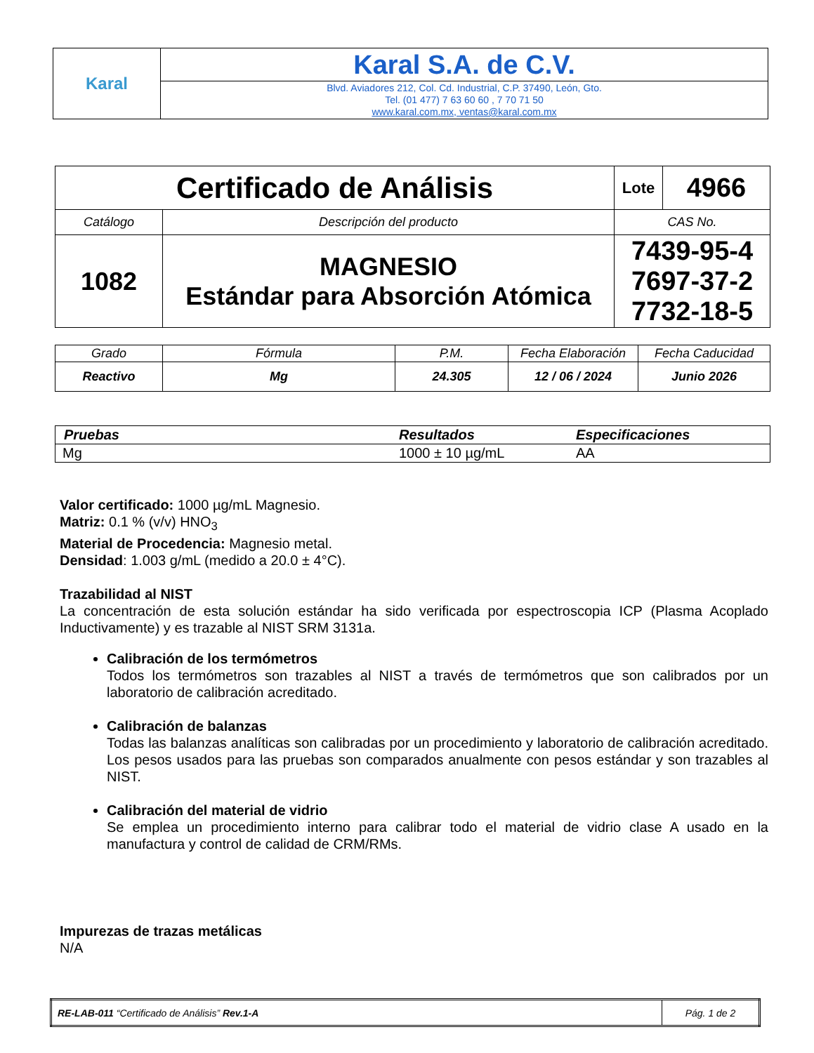| Karal | Karal S.A. de C.V. |
| | Blvd. Aviadores 212, Col. Cd. Industrial, C.P. 37490, León, Gto. Tel. (01 477) 7 63 60 60 , 7 70 71 50 www.karal.com.mx, ventas@karal.com.mx |
| Certificado de Análisis | | Lote | 4966 |
| Catálogo | Descripción del producto | CAS No. | |
| 1082 | MAGNESIO Estándar para Absorción Atómica | 7439-95-4 7697-37-2 7732-18-5 | |
| Grado | Fórmula | P.M. | Fecha Elaboración | Fecha Caducidad |
| Reactivo | Mg | 24.305 | 12 / 06 / 2024 | Junio 2026 |
| Pruebas | Resultados | Especificaciones |
| Mg | 1000 ± 10 µg/mL | AA |
Valor certificado: 1000 µg/mL Magnesio.
Matriz: 0.1 % (v/v) HNO<sub>3</sub>
Material de Procedencia: Magnesio metal.
Densidad: 1.003 g/mL (medido a 20.0 ± 4°C).
Trazabilidad al NIST
La concentración de esta solución estándar ha sido verificada por espectroscopia ICP (Plasma Acoplado Inductivamente) y es trazable al NIST SRM 3131a.
Calibración de los termómetros
Todos los termómetros son trazables al NIST a través de termómetros que son calibrados por un laboratorio de calibración acreditado.
Calibración de balanzas
Todas las balanzas analíticas son calibradas por un procedimiento y laboratorio de calibración acreditado. Los pesos usados para las pruebas son comparados anualmente con pesos estándar y son trazables al NIST.
Calibración del material de vidrio
Se emplea un procedimiento interno para calibrar todo el material de vidrio clase A usado en la manufactura y control de calidad de CRM/RMs.
Impurezas de trazas metálicas
N/A
| RE-LAB-011 “Certificado de Análisis” Rev.1-A | Pág. 1 de 2 |